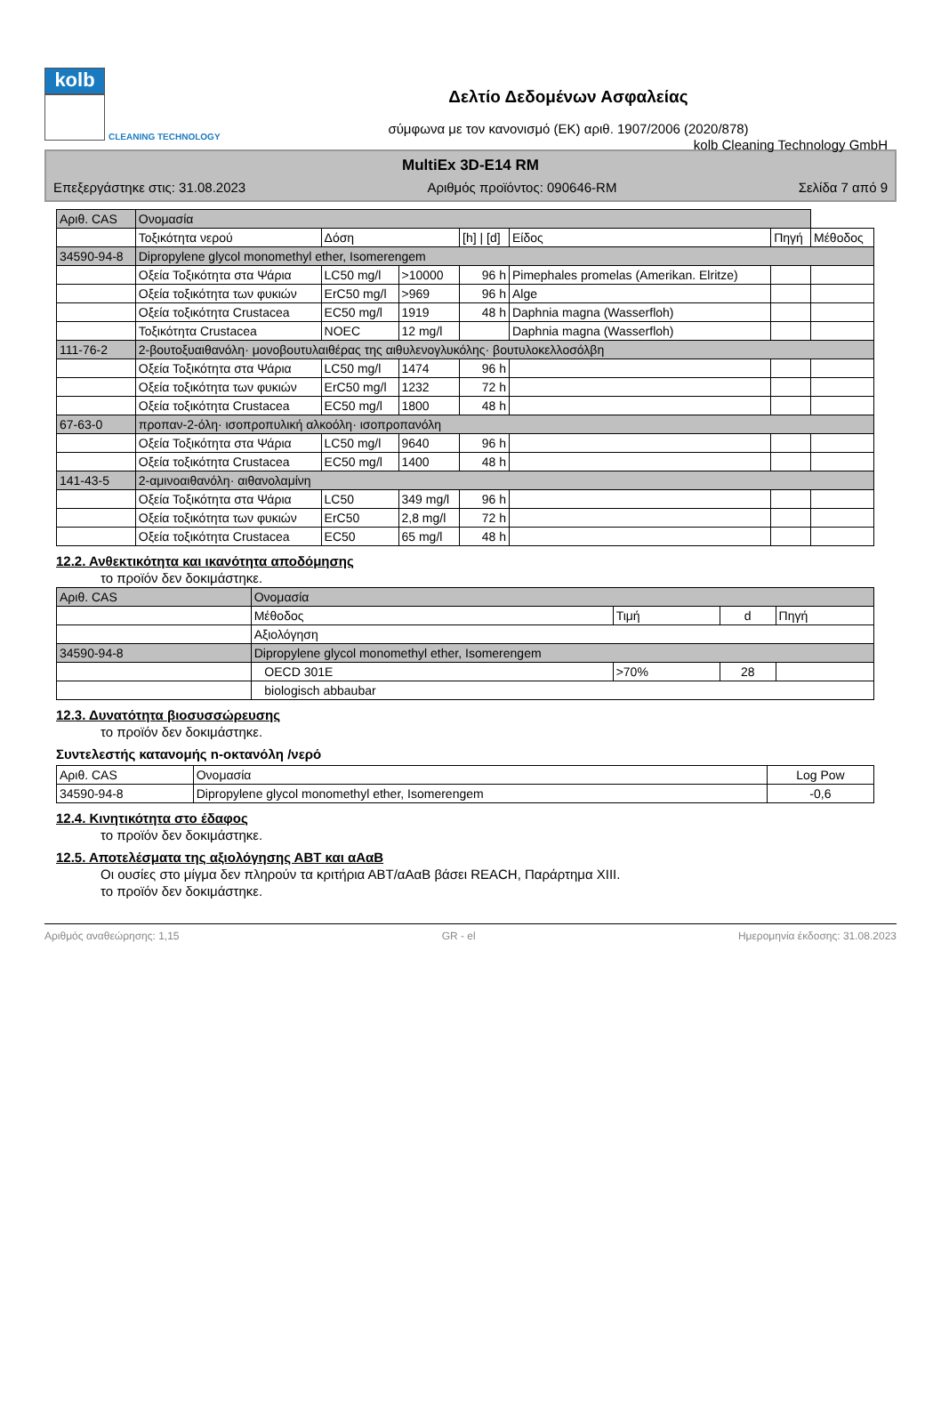kolb Cleaning Technology GmbH
kolb
CLEANING TECHNOLOGY
Δελτίο Δεδομένων Ασφαλείας
σύμφωνα με τον κανονισμό (ΕΚ) αριθ. 1907/2006 (2020/878)
MultiEx 3D-E14 RM
Επεξεργάστηκε στις: 31.08.2023 Αριθμός προϊόντος: 090646-RM Σελίδα 7 από 9
| Αριθ. CAS | Ονομασία | | | | | | |
| --- | --- | --- | --- | --- | --- | --- | --- |
| | Τοξικότητα νερού | Δόση | | [h] / [d] | Είδος | Πηγή | Μέθοδος |
| 34590-94-8 | Dipropylene glycol monomethyl ether, Isomerengem | | | | | | |
| | Οξεία Τοξικότητα στα Ψάρια | LC50 mg/l | >10000 | 96 h | Pimephales promelas (Amerikan. Elritze) | | |
| | Οξεία τοξικότητα των φυκιών | ErC50 mg/l | >969 | 96 h | Alge | | |
| | Οξεία τοξικότητα Crustacea | EC50 mg/l | 1919 | 48 h | Daphnia magna (Wasserfloh) | | |
| | Τοξικότητα Crustacea | NOEC | 12 mg/l | | Daphnia magna (Wasserfloh) | | |
| 111-76-2 | 2-βουτοξυαιθανόλη· μονοβουτυλαιθέρας της αιθυλενογλυκόλης· βουτυλοκελλοσόλβη | | | | | | |
| | Οξεία Τοξικότητα στα Ψάρια | LC50 mg/l | 1474 | 96 h | | | |
| | Οξεία τοξικότητα των φυκιών | ErC50 mg/l | 1232 | 72 h | | | |
| | Οξεία τοξικότητα Crustacea | EC50 mg/l | 1800 | 48 h | | | |
| 67-63-0 | προπαν-2-όλη· ισοπροπυλική αλκοόλη· ισοπροπανόλη | | | | | | |
| | Οξεία Τοξικότητα στα Ψάρια | LC50 mg/l | 9640 | 96 h | | | |
| | Οξεία τοξικότητα Crustacea | EC50 mg/l | 1400 | 48 h | | | |
| 141-43-5 | 2-αμινοαιθανόλη· αιθανολαμίνη | | | | | | |
| | Οξεία Τοξικότητα στα Ψάρια | LC50 | 349 mg/l | 96 h | | | |
| | Οξεία τοξικότητα των φυκιών | ErC50 | 2,8 mg/l | 72 h | | | |
| | Οξεία τοξικότητα Crustacea | EC50 | 65 mg/l | 48 h | | | |
12.2. Ανθεκτικότητα και ικανότητα αποδόμησης
το προϊόν δεν δοκιμάστηκε.
| Αριθ. CAS | Ονομασία | | | |
| --- | --- | --- | --- | --- |
| | Μέθοδος | Τιμή | d | Πηγή |
| | Αξιολόγηση | | | |
| 34590-94-8 | Dipropylene glycol monomethyl ether, Isomerengem | | | |
| | OECD 301E | >70% | 28 | |
| | biologisch abbaubar | | | |
12.3. Δυνατότητα βιοσυσσώρευσης
το προϊόν δεν δοκιμάστηκε.
Συντελεστής κατανομής n-οκτανόλη /νερό
| Αριθ. CAS | Ονομασία | Log Pow |
| --- | --- | --- |
| 34590-94-8 | Dipropylene glycol monomethyl ether, Isomerengem | -0,6 |
12.4. Κινητικότητα στο έδαφος
το προϊόν δεν δοκιμάστηκε.
12.5. Αποτελέσματα της αξιολόγησης ΑΒΤ και αΑαΒ
Οι ουσίες στο μίγμα δεν πληρούν τα κριτήρια ΑΒΤ/αΑαΒ βάσει REACH, Παράρτημα XIII.
το προϊόν δεν δοκιμάστηκε.
Αριθμός αναθεώρησης: 1,15 GR - el Ημερομηνία έκδοσης: 31.08.2023